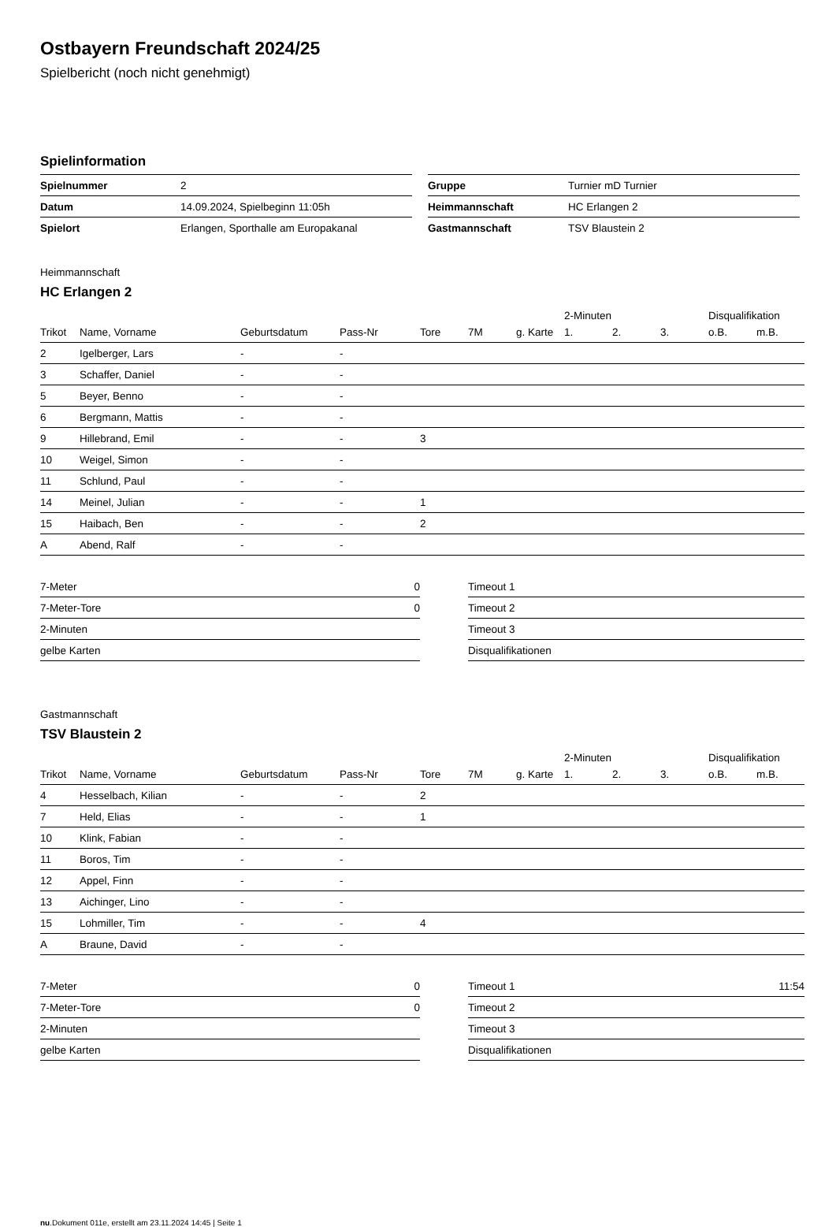Ostbayern Freundschaft 2024/25
Spielbericht (noch nicht genehmigt)
Spielinformation
| Spielnummer | 2 |
| Datum | 14.09.2024, Spielbeginn 11:05h |
| Spielort | Erlangen, Sporthalle am Europakanal |
| Gruppe | Turnier mD Turnier |
| Heimmannschaft | HC Erlangen 2 |
| Gastmannschaft | TSV Blaustein 2 |
Heimmannschaft
HC Erlangen 2
| | | | | | | | 2-Minuten | | | Disqualifikation | |
| --- | --- | --- | --- | --- | --- | --- | --- | --- | --- | --- | --- |
| Trikot | Name, Vorname | Geburtsdatum | Pass-Nr | Tore | 7M | g. Karte | 1. | 2. | 3. | o.B. | m.B. |
| 2 | Igelberger, Lars | - | - | | | | | | | | |
| 3 | Schaffer, Daniel | - | - | | | | | | | | |
| 5 | Beyer, Benno | - | - | | | | | | | | |
| 6 | Bergmann, Mattis | - | - | | | | | | | | |
| 9 | Hillebrand, Emil | - | - | 3 | | | | | | | |
| 10 | Weigel, Simon | - | - | | | | | | | | |
| 11 | Schlund, Paul | - | - | | | | | | | | |
| 14 | Meinel, Julian | - | - | 1 | | | | | | | |
| 15 | Haibach, Ben | - | - | 2 | | | | | | | |
| A | Abend, Ralf | - | - | | | | | | | | |
| 7-Meter | 0 |
| 7-Meter-Tore | 0 |
| 2-Minuten | |
| gelbe Karten | |
| Timeout 1 | |
| Timeout 2 | |
| Timeout 3 | |
| Disqualifikationen | |
Gastmannschaft
TSV Blaustein 2
| | | | | | | | 2-Minuten | | | Disqualifikation | |
| --- | --- | --- | --- | --- | --- | --- | --- | --- | --- | --- | --- |
| Trikot | Name, Vorname | Geburtsdatum | Pass-Nr | Tore | 7M | g. Karte | 1. | 2. | 3. | o.B. | m.B. |
| 4 | Hesselbach, Kilian | - | - | 2 | | | | | | | |
| 7 | Held, Elias | - | - | 1 | | | | | | | |
| 10 | Klink, Fabian | - | - | | | | | | | | |
| 11 | Boros, Tim | - | - | | | | | | | | |
| 12 | Appel, Finn | - | - | | | | | | | | |
| 13 | Aichinger, Lino | - | - | | | | | | | | |
| 15 | Lohmiller, Tim | - | - | 4 | | | | | | | |
| A | Braune, David | - | - | | | | | | | | |
| 7-Meter | 0 |
| 7-Meter-Tore | 0 |
| 2-Minuten | |
| gelbe Karten | |
| Timeout 1 | 11:54 |
| Timeout 2 | |
| Timeout 3 | |
| Disqualifikationen | |
nu.Dokument 011e, erstellt am 23.11.2024 14:45 | Seite 1